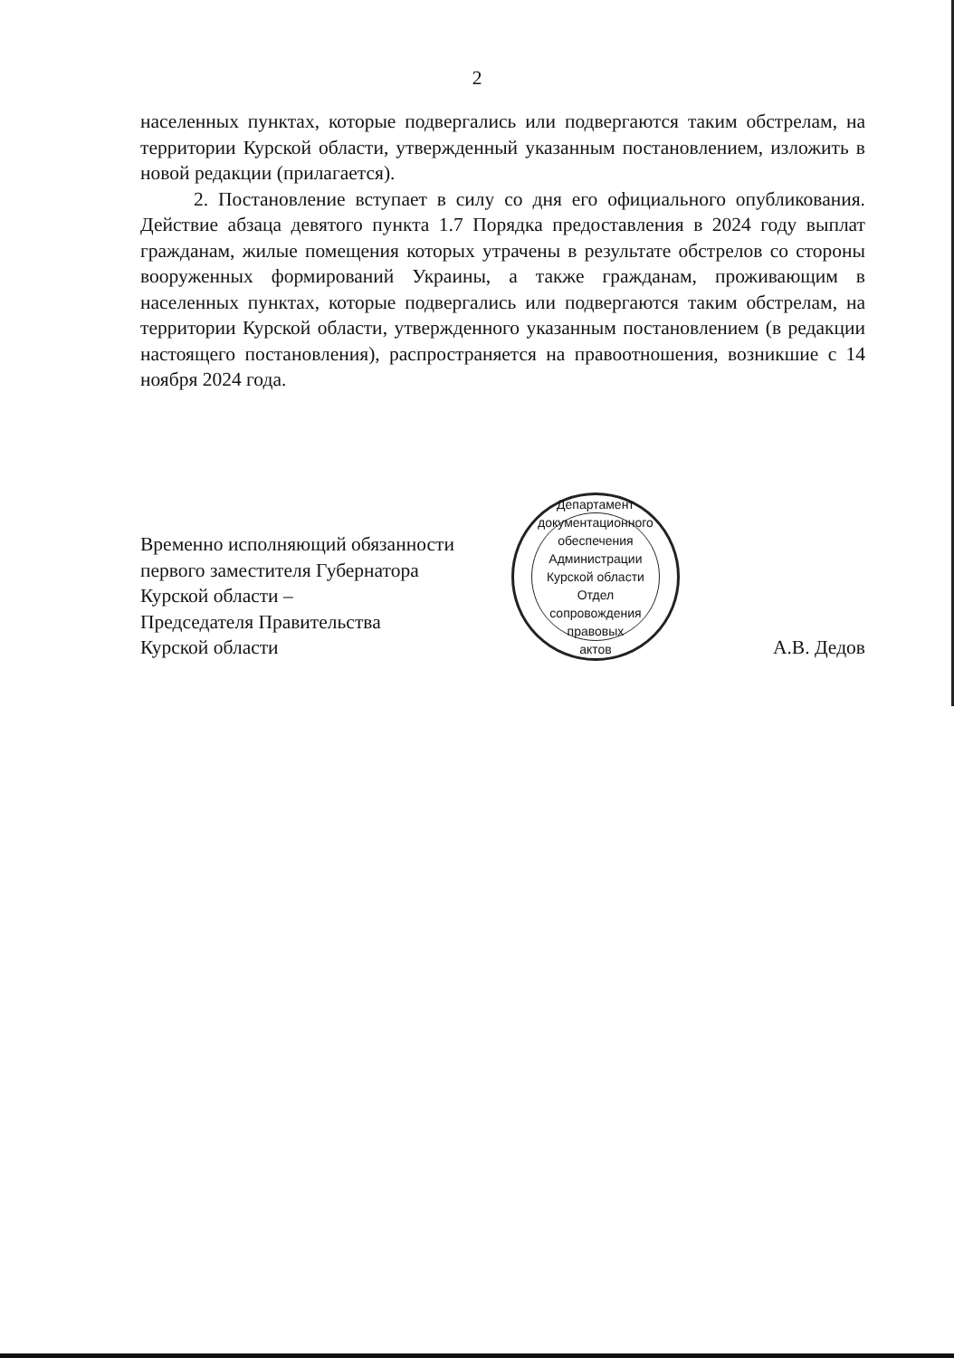2
населенных пунктах, которые подвергались или подвергаются таким обстрелам, на территории Курской области, утвержденный указанным постановлением, изложить в новой редакции (прилагается).
2. Постановление вступает в силу со дня его официального опубликования. Действие абзаца девятого пункта 1.7 Порядка предоставления в 2024 году выплат гражданам, жилые помещения которых утрачены в результате обстрелов со стороны вооруженных формирований Украины, а также гражданам, проживающим в населенных пунктах, которые подвергались или подвергаются таким обстрелам, на территории Курской области, утвержденного указанным постановлением (в редакции настоящего постановления), распространяется на правоотношения, возникшие с 14 ноября 2024 года.
Временно исполняющий обязанности
первого заместителя Губернатора
Курской области –
Председателя Правительства
Курской области
Департамент документационного обеспечения Администрации Курской области
Отдел
сопровождения
правовых
актов
А.В. Дедов